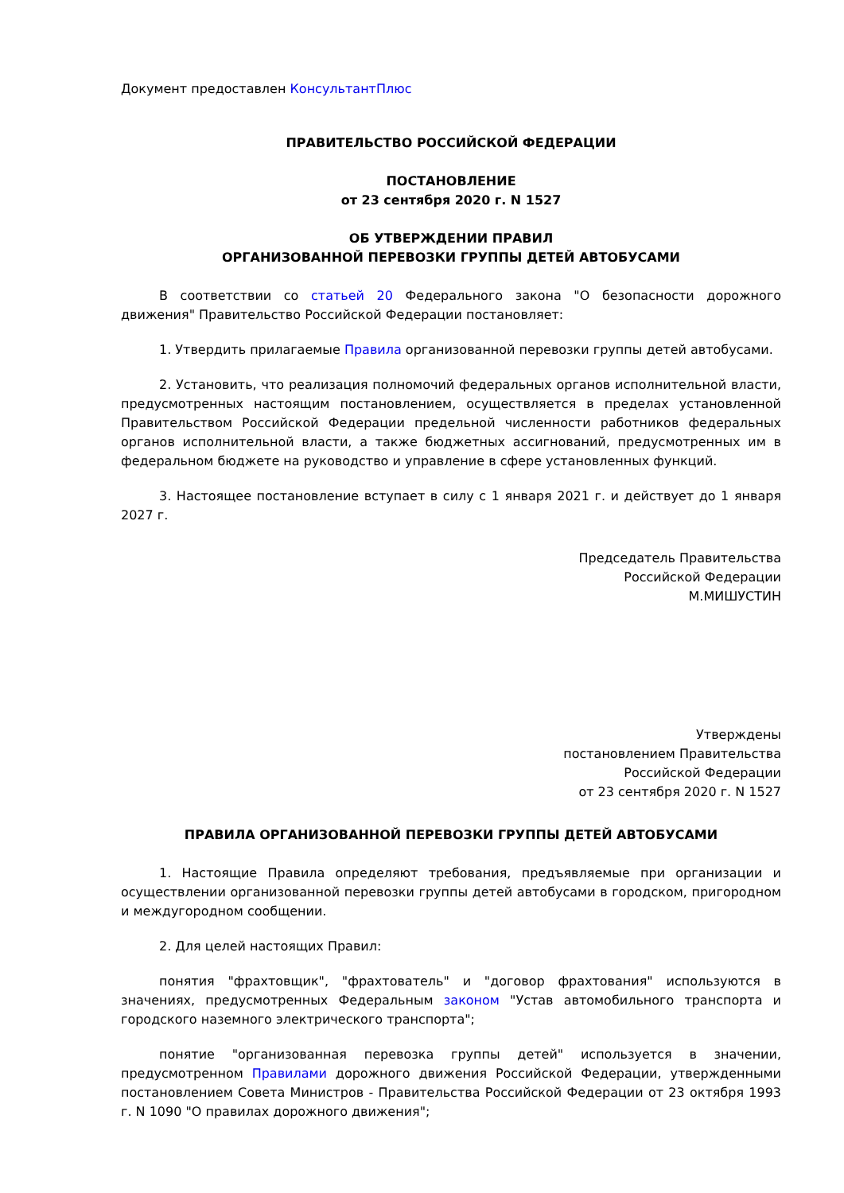Документ предоставлен КонсультантПлюс
ПРАВИТЕЛЬСТВО РОССИЙСКОЙ ФЕДЕРАЦИИ
ПОСТАНОВЛЕНИЕ
от 23 сентября 2020 г. N 1527
ОБ УТВЕРЖДЕНИИ ПРАВИЛ
ОРГАНИЗОВАННОЙ ПЕРЕВОЗКИ ГРУППЫ ДЕТЕЙ АВТОБУСАМИ
В соответствии со статьей 20 Федерального закона "О безопасности дорожного движения" Правительство Российской Федерации постановляет:
1. Утвердить прилагаемые Правила организованной перевозки группы детей автобусами.
2. Установить, что реализация полномочий федеральных органов исполнительной власти, предусмотренных настоящим постановлением, осуществляется в пределах установленной Правительством Российской Федерации предельной численности работников федеральных органов исполнительной власти, а также бюджетных ассигнований, предусмотренных им в федеральном бюджете на руководство и управление в сфере установленных функций.
3. Настоящее постановление вступает в силу с 1 января 2021 г. и действует до 1 января 2027 г.
Председатель Правительства
Российской Федерации
М.МИШУСТИН
Утверждены
постановлением Правительства
Российской Федерации
от 23 сентября 2020 г. N 1527
ПРАВИЛА ОРГАНИЗОВАННОЙ ПЕРЕВОЗКИ ГРУППЫ ДЕТЕЙ АВТОБУСАМИ
1. Настоящие Правила определяют требования, предъявляемые при организации и осуществлении организованной перевозки группы детей автобусами в городском, пригородном и междугородном сообщении.
2. Для целей настоящих Правил:
понятия "фрахтовщик", "фрахтователь" и "договор фрахтования" используются в значениях, предусмотренных Федеральным законом "Устав автомобильного транспорта и городского наземного электрического транспорта";
понятие "организованная перевозка группы детей" используется в значении, предусмотренном Правилами дорожного движения Российской Федерации, утвержденными постановлением Совета Министров - Правительства Российской Федерации от 23 октября 1993 г. N 1090 "О правилах дорожного движения";